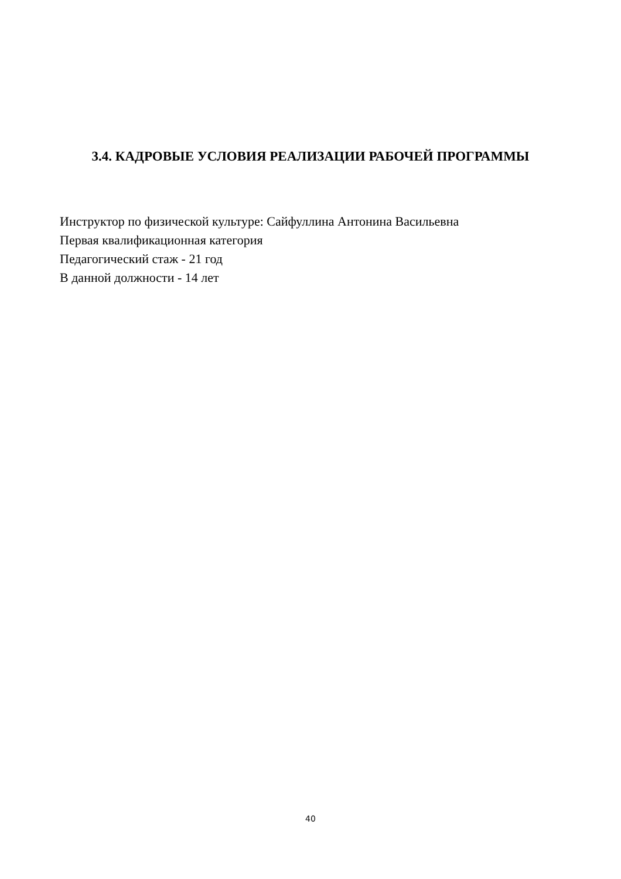3.4. КАДРОВЫЕ УСЛОВИЯ РЕАЛИЗАЦИИ РАБОЧЕЙ ПРОГРАММЫ
Инструктор по физической культуре: Сайфуллина Антонина Васильевна
Первая квалификационная категория
Педагогический стаж - 21 год
В данной должности - 14 лет
40